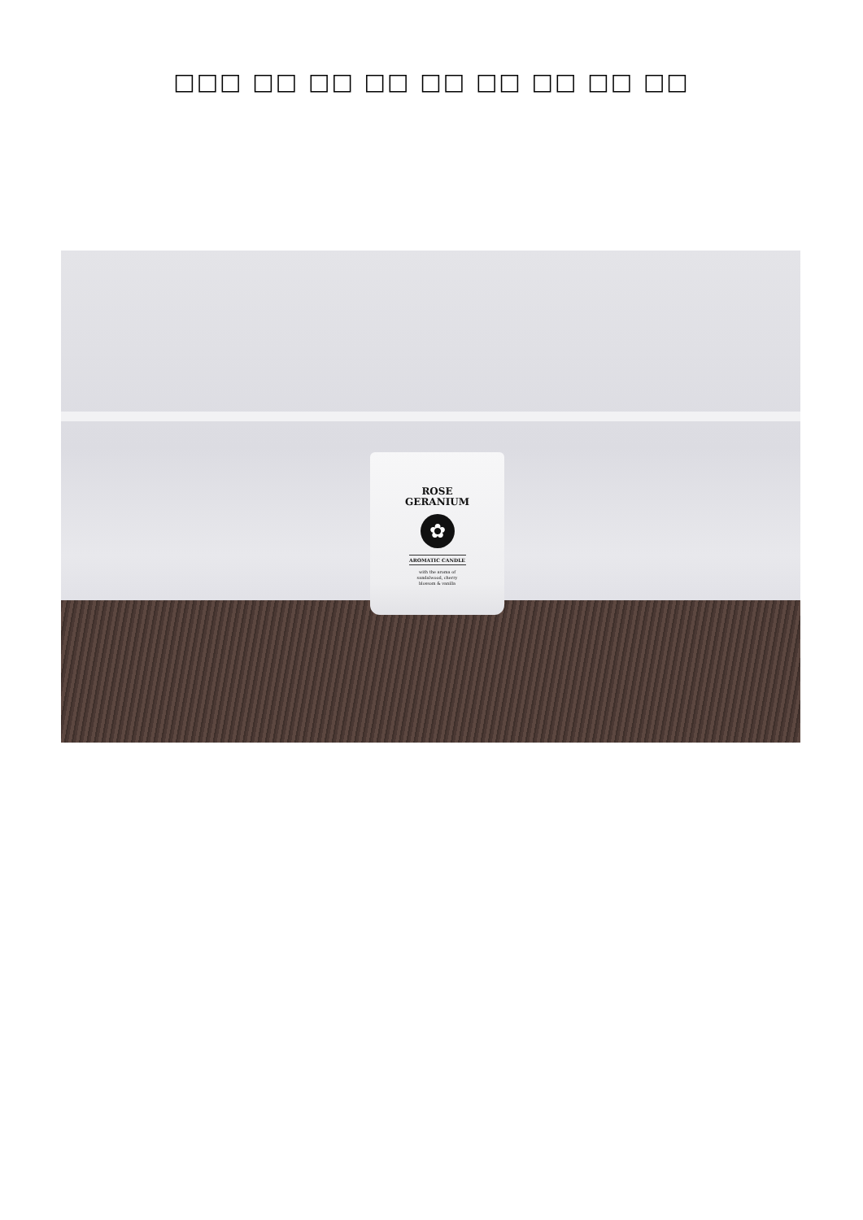□□□ □□ □□ □□ □□ □□ □□ □□ □□
ROSE
GERANIUM
✿
AROMATIC CANDLE
with the aroma of
sandalwood, cherry
blossom & vanilla